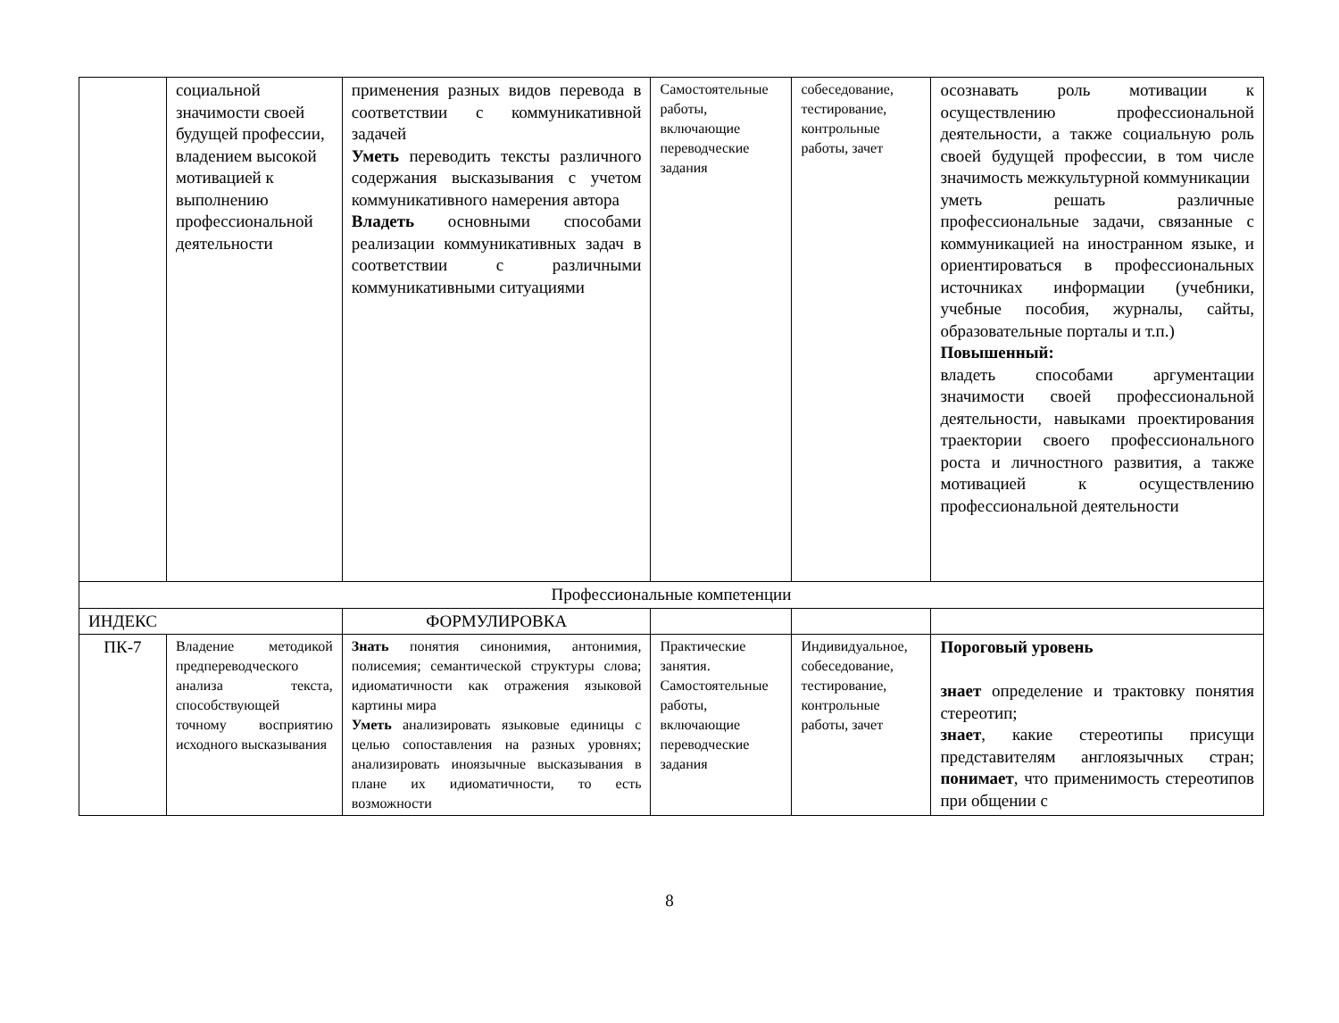| | социальной значимости своей будущей профессии, владением высокой мотивацией к выполнению профессиональной деятельности | применения разных видов перевода в соответствии с коммуникативной задачей Уметь переводить тексты различного содержания высказывания с учетом коммуникативного намерения автора Владеть основными способами реализации коммуникативных задач в соответствии с различными коммуникативными ситуациями | Самостоятельные работы, включающие переводческие задания | собеседование, тестирование, контрольные работы, зачет | осознавать роль мотивации к осуществлению профессиональной деятельности, а также социальную роль своей будущей профессии, в том числе значимость межкультурной коммуникации уметь решать различные профессиональные задачи, связанные с коммуникацией на иностранном языке, и ориентироваться в профессиональных источниках информации (учебники, учебные пособия, журналы, сайты, образовательные порталы и т.п.) Повышенный: владеть способами аргументации значимости своей профессиональной деятельности, навыками проектирования траектории своего профессионального роста и личностного развития, а также мотивацией к осуществлению профессиональной деятельности |
| Профессиональные компетенции | | | | | |
| ИНДЕКС | | ФОРМУЛИРОВКА | | | |
| ПК-7 | Владение методикой предпереводческого анализа текста, способствующей точному восприятию исходного высказывания | Знать понятия синонимия, антонимия, полисемия; семантической структуры слова; идиоматичности как отражения языковой картины мира Уметь анализировать языковые единицы с целью сопоставления на разных уровнях; анализировать иноязычные высказывания в плане их идиоматичности, то есть возможности | Практические занятия. Самостоятельные работы, включающие переводческие задания | Индивидуальное, собеседование, тестирование, контрольные работы, зачет | Пороговый уровень знает определение и трактовку понятия стереотип; знает , какие стереотипы присущи представителям англоязычных стран; понимает , что применимость стереотипов при общении с |
8